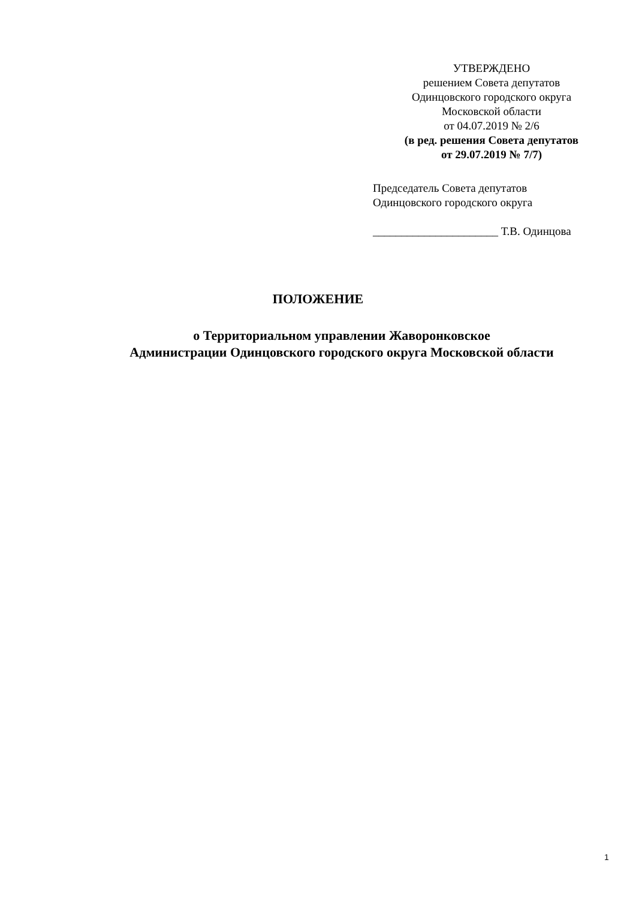УТВЕРЖДЕНО
решением Совета депутатов
Одинцовского городского округа
Московской области
от 04.07.2019 № 2/6
(в ред. решения Совета депутатов
от 29.07.2019 № 7/7)
Председатель Совета депутатов
Одинцовского городского округа
______________________ Т.В. Одинцова
ПОЛОЖЕНИЕ
о Территориальном управлении Жаворонковское
Администрации Одинцовского городского округа Московской области
1